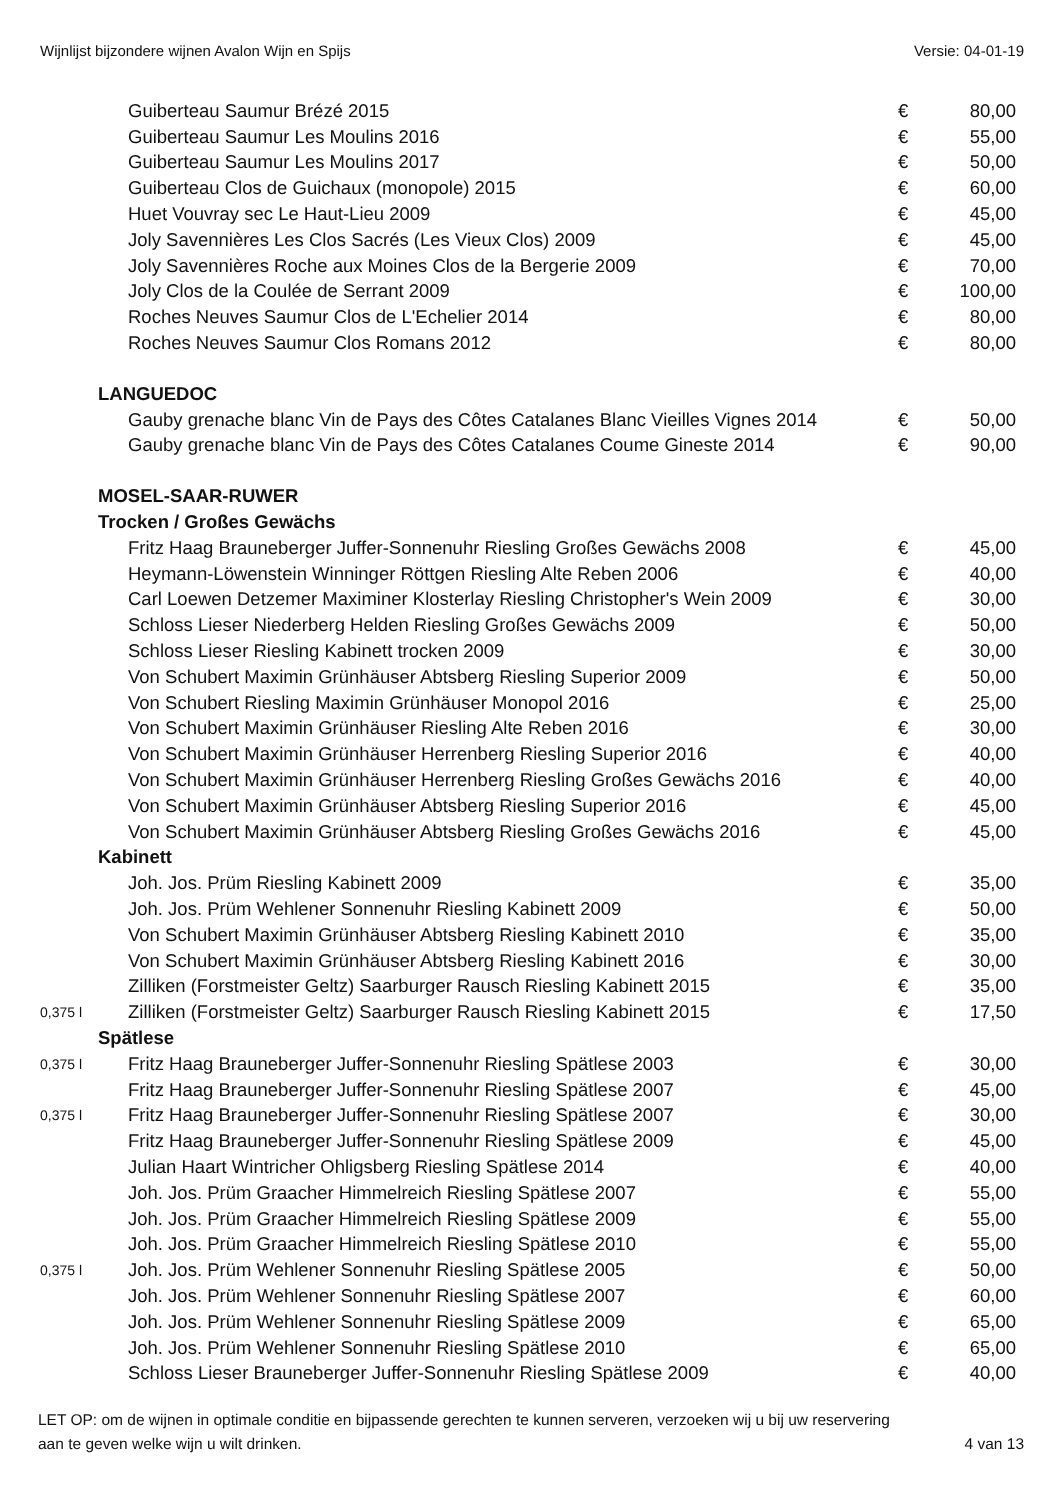Wijnlijst bijzondere wijnen Avalon Wijn en Spijs Versie: 04-01-19
| | Guiberteau Saumur Brézé 2015 | € | 80,00 |
| | Guiberteau Saumur Les Moulins 2016 | € | 55,00 |
| | Guiberteau Saumur Les Moulins 2017 | € | 50,00 |
| | Guiberteau Clos de Guichaux (monopole) 2015 | € | 60,00 |
| | Huet Vouvray sec Le Haut-Lieu 2009 | € | 45,00 |
| | Joly Savennières Les Clos Sacrés (Les Vieux Clos) 2009 | € | 45,00 |
| | Joly Savennières Roche aux Moines Clos de la Bergerie 2009 | € | 70,00 |
| | Joly Clos de la Coulée de Serrant 2009 | € | 100,00 |
| | Roches Neuves Saumur Clos de L'Echelier 2014 | € | 80,00 |
| | Roches Neuves Saumur Clos Romans 2012 | € | 80,00 |
| | LANGUEDOC | | |
| | Gauby grenache blanc Vin de Pays des Côtes Catalanes Blanc Vieilles Vignes 2014 | € | 50,00 |
| | Gauby grenache blanc Vin de Pays des Côtes Catalanes Coume Gineste 2014 | € | 90,00 |
| | MOSEL-SAAR-RUWER | | |
| | Trocken / Großes Gewächs | | |
| | Fritz Haag Brauneberger Juffer-Sonnenuhr Riesling Großes Gewächs 2008 | € | 45,00 |
| | Heymann-Löwenstein Winninger Röttgen Riesling Alte Reben 2006 | € | 40,00 |
| | Carl Loewen Detzemer Maximiner Klosterlay Riesling Christopher's Wein 2009 | € | 30,00 |
| | Schloss Lieser Niederberg Helden Riesling Großes Gewächs 2009 | € | 50,00 |
| | Schloss Lieser Riesling Kabinett trocken 2009 | € | 30,00 |
| | Von Schubert Maximin Grünhäuser Abtsberg Riesling Superior 2009 | € | 50,00 |
| | Von Schubert Riesling Maximin Grünhäuser Monopol 2016 | € | 25,00 |
| | Von Schubert Maximin Grünhäuser Riesling Alte Reben 2016 | € | 30,00 |
| | Von Schubert Maximin Grünhäuser Herrenberg Riesling Superior 2016 | € | 40,00 |
| | Von Schubert Maximin Grünhäuser Herrenberg Riesling Großes Gewächs 2016 | € | 40,00 |
| | Von Schubert Maximin Grünhäuser Abtsberg Riesling Superior 2016 | € | 45,00 |
| | Von Schubert Maximin Grünhäuser Abtsberg Riesling Großes Gewächs 2016 | € | 45,00 |
| | Kabinett | | |
| | Joh. Jos. Prüm Riesling Kabinett 2009 | € | 35,00 |
| | Joh. Jos. Prüm Wehlener Sonnenuhr Riesling Kabinett 2009 | € | 50,00 |
| | Von Schubert Maximin Grünhäuser Abtsberg Riesling Kabinett 2010 | € | 35,00 |
| | Von Schubert Maximin Grünhäuser Abtsberg Riesling Kabinett 2016 | € | 30,00 |
| | Zilliken (Forstmeister Geltz) Saarburger Rausch Riesling Kabinett 2015 | € | 35,00 |
| 0,375 l | Zilliken (Forstmeister Geltz) Saarburger Rausch Riesling Kabinett 2015 | € | 17,50 |
| | Spätlese | | |
| 0,375 l | Fritz Haag Brauneberger Juffer-Sonnenuhr Riesling Spätlese 2003 | € | 30,00 |
| | Fritz Haag Brauneberger Juffer-Sonnenuhr Riesling Spätlese 2007 | € | 45,00 |
| 0,375 l | Fritz Haag Brauneberger Juffer-Sonnenuhr Riesling Spätlese 2007 | € | 30,00 |
| | Fritz Haag Brauneberger Juffer-Sonnenuhr Riesling Spätlese 2009 | € | 45,00 |
| | Julian Haart Wintricher Ohligsberg Riesling Spätlese 2014 | € | 40,00 |
| | Joh. Jos. Prüm Graacher Himmelreich Riesling Spätlese 2007 | € | 55,00 |
| | Joh. Jos. Prüm Graacher Himmelreich Riesling Spätlese 2009 | € | 55,00 |
| | Joh. Jos. Prüm Graacher Himmelreich Riesling Spätlese 2010 | € | 55,00 |
| 0,375 l | Joh. Jos. Prüm Wehlener Sonnenuhr Riesling Spätlese 2005 | € | 50,00 |
| | Joh. Jos. Prüm Wehlener Sonnenuhr Riesling Spätlese 2007 | € | 60,00 |
| | Joh. Jos. Prüm Wehlener Sonnenuhr Riesling Spätlese 2009 | € | 65,00 |
| | Joh. Jos. Prüm Wehlener Sonnenuhr Riesling Spätlese 2010 | € | 65,00 |
| | Schloss Lieser Brauneberger Juffer-Sonnenuhr Riesling Spätlese 2009 | € | 40,00 |
LET OP: om de wijnen in optimale conditie en bijpassende gerechten te kunnen serveren, verzoeken wij u bij uw reservering
aan te geven welke wijn u wilt drinken. 4 van 13